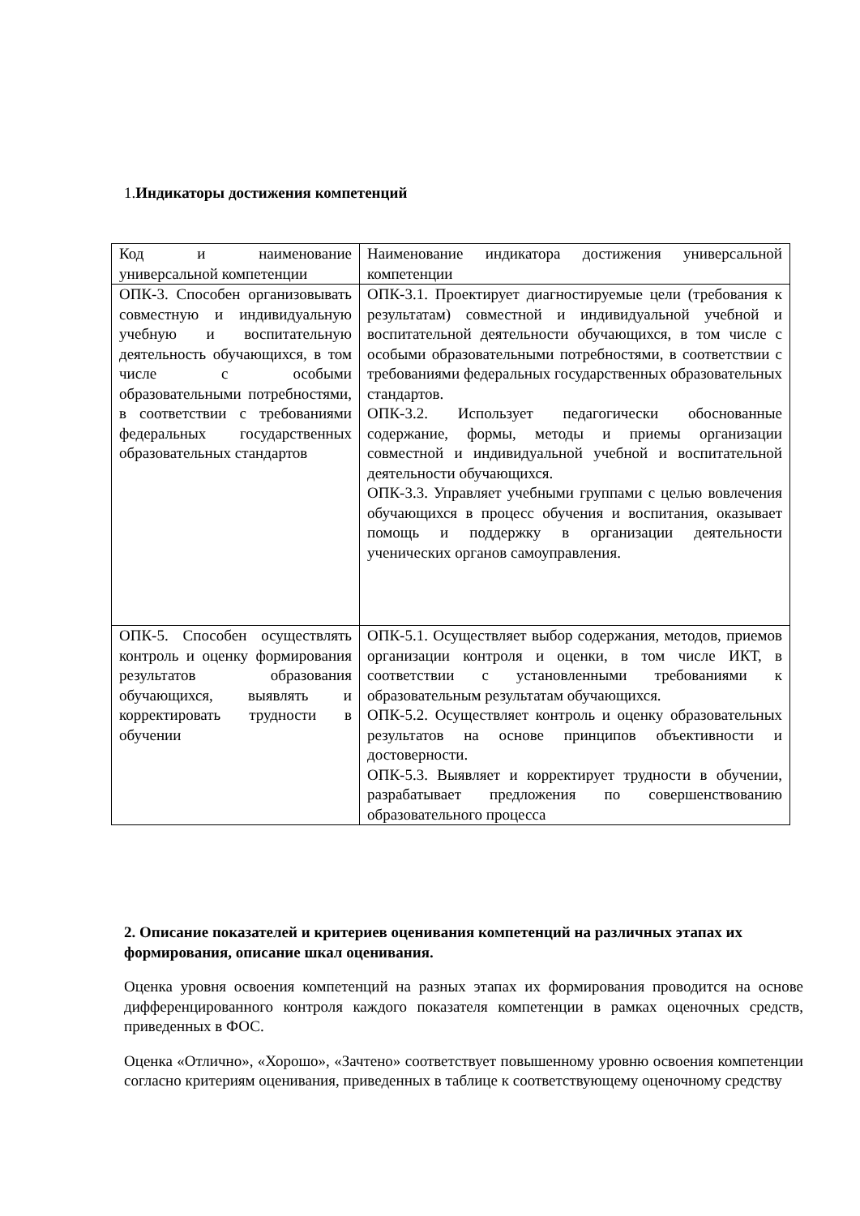1.Индикаторы достижения компетенций
| Код и наименование универсальной компетенции | Наименование индикатора достижения универсальной компетенции |
| ОПК-3. Способен организовывать совместную и индивидуальную учебную и воспитательную деятельность обучающихся, в том числе с особыми образовательными потребностями, в соответствии с требованиями федеральных государственных образовательных стандартов | ОПК-3.1. Проектирует диагностируемые цели (требования к результатам) совместной и индивидуальной учебной и воспитательной деятельности обучающихся, в том числе с особыми образовательными потребностями, в соответствии с требованиями федеральных государственных образовательных стандартов. ОПК-3.2. Использует педагогически обоснованные содержание, формы, методы и приемы организации совместной и индивидуальной учебной и воспитательной деятельности обучающихся. ОПК-3.3. Управляет учебными группами с целью вовлечения обучающихся в процесс обучения и воспитания, оказывает помощь и поддержку в организации деятельности ученических органов самоуправления. |
| ОПК-5. Способен осуществлять контроль и оценку формирования результатов образования обучающихся, выявлять и корректировать трудности в обучении | ОПК-5.1. Осуществляет выбор содержания, методов, приемов организации контроля и оценки, в том числе ИКТ, в соответствии с установленными требованиями к образовательным результатам обучающихся. ОПК-5.2. Осуществляет контроль и оценку образовательных результатов на основе принципов объективности и достоверности. ОПК-5.3. Выявляет и корректирует трудности в обучении, разрабатывает предложения по совершенствованию образовательного процесса |
2. Описание показателей и критериев оценивания компетенций на различных этапах их формирования, описание шкал оценивания.
Оценка уровня освоения компетенций на разных этапах их формирования проводится на основе дифференцированного контроля каждого показателя компетенции в рамках оценочных средств, приведенных в ФОС.
Оценка «Отлично», «Хорошо», «Зачтено» соответствует повышенному уровню освоения компетенции согласно критериям оценивания, приведенных в таблице к соответствующему оценочному средству